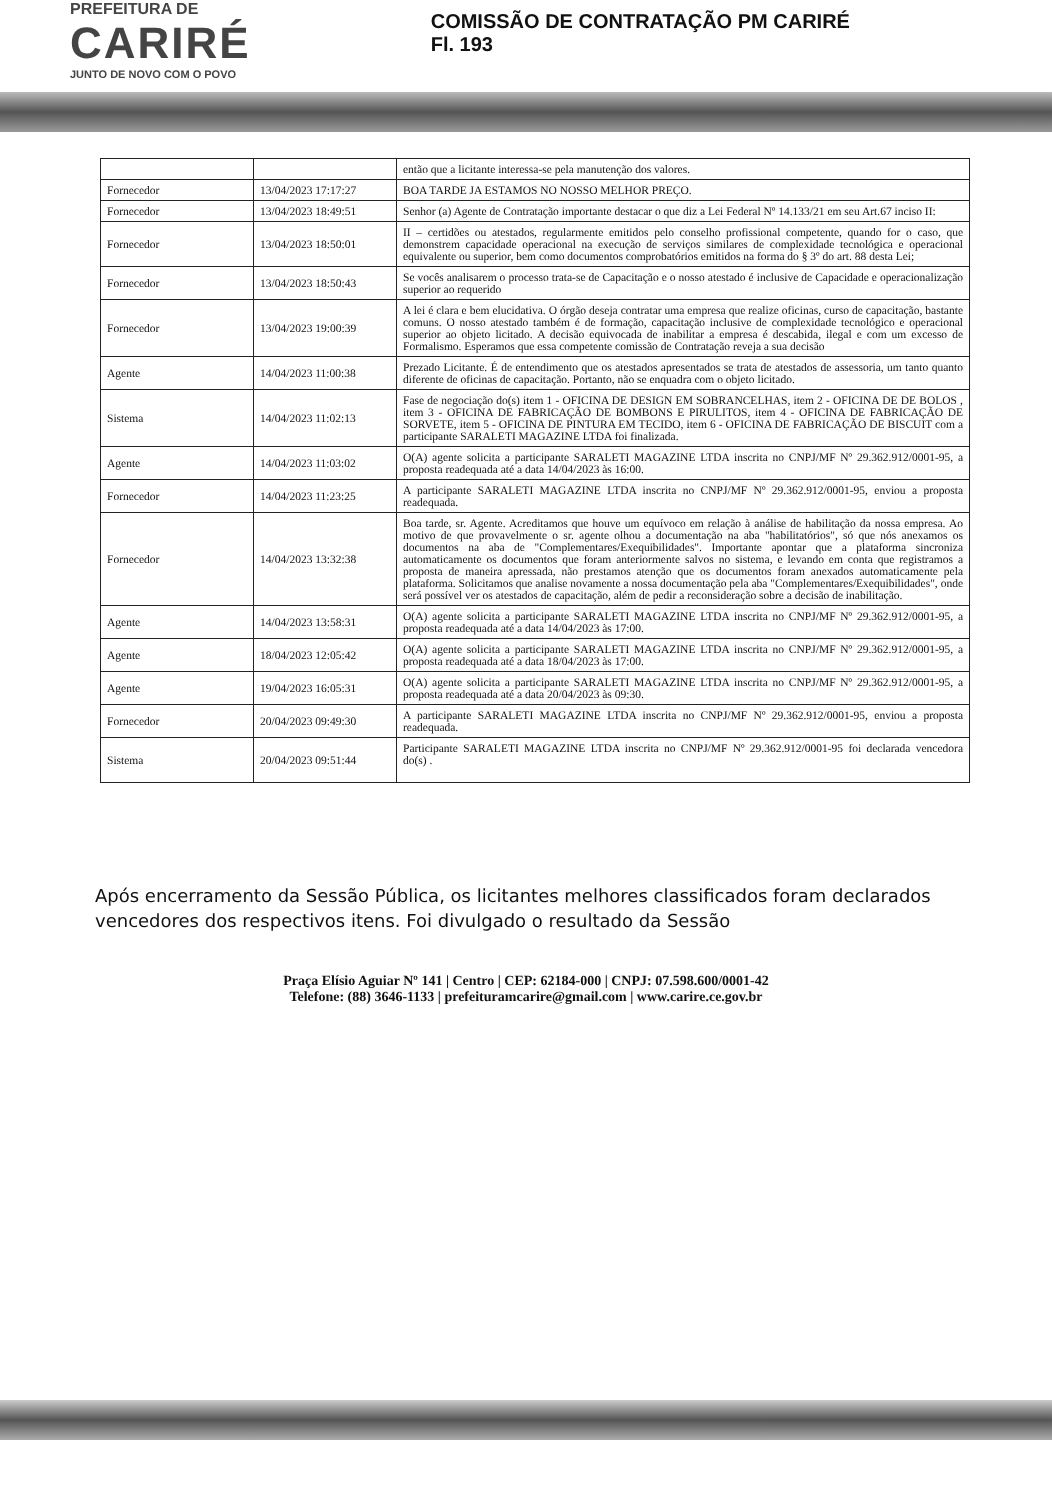PREFEITURA DE
CARIRÉ
JUNTO DE NOVO COM O POVO
COMISSÃO DE CONTRATAÇÃO PM CARIRÉ
Fl. 193
| | | então que a licitante interessa-se pela manutenção dos valores. |
| Fornecedor | 13/04/2023 17:17:27 | BOA TARDE JA ESTAMOS NO NOSSO MELHOR PREÇO. |
| Fornecedor | 13/04/2023 18:49:51 | Senhor (a) Agente de Contratação importante destacar o que diz a Lei Federal Nº 14.133/21 em seu Art.67 inciso II: |
| Fornecedor | 13/04/2023 18:50:01 | II – certidões ou atestados, regularmente emitidos pelo conselho profissional competente, quando for o caso, que demonstrem capacidade operacional na execução de serviços similares de complexidade tecnológica e operacional equivalente ou superior, bem como documentos comprobatórios emitidos na forma do § 3º do art. 88 desta Lei; |
| Fornecedor | 13/04/2023 18:50:43 | Se vocês analisarem o processo trata-se de Capacitação e o nosso atestado é inclusive de Capacidade e operacionalização superior ao requerido |
| Fornecedor | 13/04/2023 19:00:39 | A lei é clara e bem elucidativa. O órgão deseja contratar uma empresa que realize oficinas, curso de capacitação, bastante comuns. O nosso atestado também é de formação, capacitação inclusive de complexidade tecnológico e operacional superior ao objeto licitado. A decisão equivocada de inabilitar a empresa é descabida, ilegal e com um excesso de Formalismo. Esperamos que essa competente comissão de Contratação reveja a sua decisão |
| Agente | 14/04/2023 11:00:38 | Prezado Licitante. É de entendimento que os atestados apresentados se trata de atestados de assessoria, um tanto quanto diferente de oficinas de capacitação. Portanto, não se enquadra com o objeto licitado. |
| Sistema | 14/04/2023 11:02:13 | Fase de negociação do(s) item 1 - OFICINA DE DESIGN EM SOBRANCELHAS, item 2 - OFICINA DE DE BOLOS , item 3 - OFICINA DE FABRICAÇÃO DE BOMBONS E PIRULITOS, item 4 - OFICINA DE FABRICAÇÃO DE SORVETE, item 5 - OFICINA DE PINTURA EM TECIDO, item 6 - OFICINA DE FABRICAÇÃO DE BISCUIT com a participante SARALETI MAGAZINE LTDA foi finalizada. |
| Agente | 14/04/2023 11:03:02 | O(A) agente solicita a participante SARALETI MAGAZINE LTDA inscrita no CNPJ/MF Nº 29.362.912/0001-95, a proposta readequada até a data 14/04/2023 às 16:00. |
| Fornecedor | 14/04/2023 11:23:25 | A participante SARALETI MAGAZINE LTDA inscrita no CNPJ/MF Nº 29.362.912/0001-95, enviou a proposta readequada. |
| Fornecedor | 14/04/2023 13:32:38 | Boa tarde, sr. Agente. Acreditamos que houve um equívoco em relação à análise de habilitação da nossa empresa. Ao motivo de que provavelmente o sr. agente olhou a documentação na aba "habilitatórios", só que nós anexamos os documentos na aba de "Complementares/Exequibilidades". Importante apontar que a plataforma sincroniza automaticamente os documentos que foram anteriormente salvos no sistema, e levando em conta que registramos a proposta de maneira apressada, não prestamos atenção que os documentos foram anexados automaticamente pela plataforma. Solicitamos que analise novamente a nossa documentação pela aba "Complementares/Exequibilidades", onde será possível ver os atestados de capacitação, além de pedir a reconsideração sobre a decisão de inabilitação. |
| Agente | 14/04/2023 13:58:31 | O(A) agente solicita a participante SARALETI MAGAZINE LTDA inscrita no CNPJ/MF Nº 29.362.912/0001-95, a proposta readequada até a data 14/04/2023 às 17:00. |
| Agente | 18/04/2023 12:05:42 | O(A) agente solicita a participante SARALETI MAGAZINE LTDA inscrita no CNPJ/MF Nº 29.362.912/0001-95, a proposta readequada até a data 18/04/2023 às 17:00. |
| Agente | 19/04/2023 16:05:31 | O(A) agente solicita a participante SARALETI MAGAZINE LTDA inscrita no CNPJ/MF Nº 29.362.912/0001-95, a proposta readequada até a data 20/04/2023 às 09:30. |
| Fornecedor | 20/04/2023 09:49:30 | A participante SARALETI MAGAZINE LTDA inscrita no CNPJ/MF Nº 29.362.912/0001-95, enviou a proposta readequada. |
| Sistema | 20/04/2023 09:51:44 | Participante SARALETI MAGAZINE LTDA inscrita no CNPJ/MF Nº 29.362.912/0001-95 foi declarada vencedora do(s) . |
Após encerramento da Sessão Pública, os licitantes melhores classificados foram declarados vencedores dos respectivos itens. Foi divulgado o resultado da Sessão
Praça Elísio Aguiar Nº 141 | Centro | CEP: 62184-000 | CNPJ: 07.598.600/0001-42
Telefone: (88) 3646-1133 | prefeituramcarire@gmail.com | www.carire.ce.gov.br